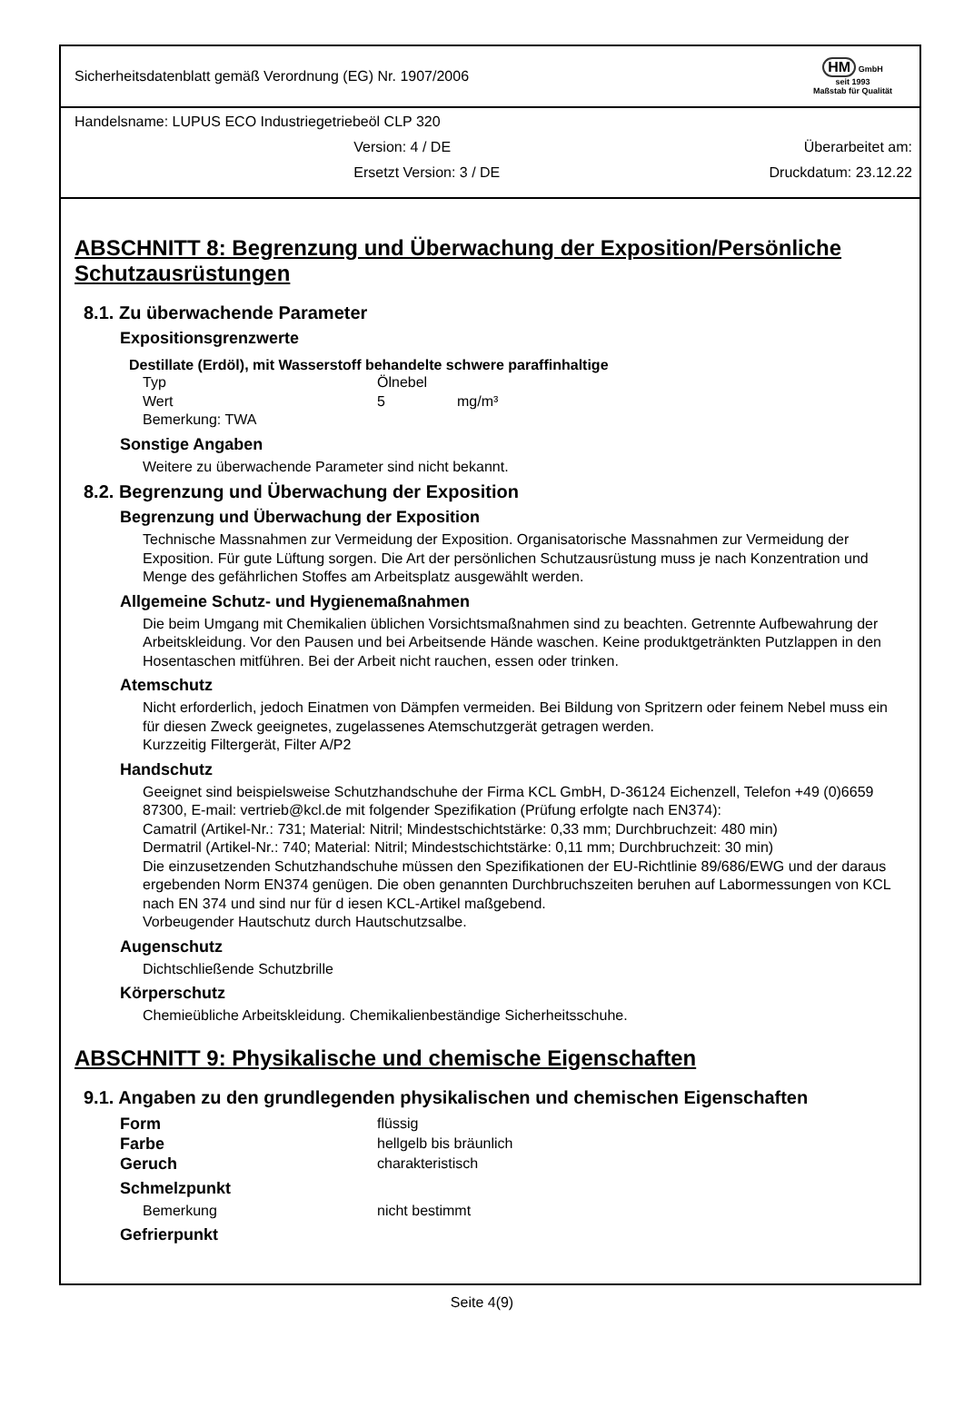Sicherheitsdatenblatt gemäß Verordnung (EG) Nr. 1907/2006
HM GmbH
seit 1993
Maßstab für Qualität
Handelsname: LUPUS ECO Industriegetriebeöl CLP 320
Version: 4 / DE Überarbeitet am:
Ersetzt Version: 3 / DE Druckdatum: 23.12.22
ABSCHNITT 8: Begrenzung und Überwachung der Exposition/Persönliche Schutzausrüstungen
8.1. Zu überwachende Parameter
Expositionsgrenzwerte
Destillate (Erdöl), mit Wasserstoff behandelte schwere paraffinhaltige
Typ Ölnebel
Wert 5 mg/m³
Bemerkung: TWA
Sonstige Angaben
Weitere zu überwachende Parameter sind nicht bekannt.
8.2. Begrenzung und Überwachung der Exposition
Begrenzung und Überwachung der Exposition
Technische Massnahmen zur Vermeidung der Exposition. Organisatorische Massnahmen zur Vermeidung der Exposition. Für gute Lüftung sorgen. Die Art der persönlichen Schutzausrüstung muss je nach Konzentration und Menge des gefährlichen Stoffes am Arbeitsplatz ausgewählt werden.
Allgemeine Schutz- und Hygienemaßnahmen
Die beim Umgang mit Chemikalien üblichen Vorsichtsmaßnahmen sind zu beachten. Getrennte Aufbewahrung der Arbeitskleidung. Vor den Pausen und bei Arbeitsende Hände waschen. Keine produktgetränkten Putzlappen in den Hosentaschen mitführen. Bei der Arbeit nicht rauchen, essen oder trinken.
Atemschutz
Nicht erforderlich, jedoch Einatmen von Dämpfen vermeiden. Bei Bildung von Spritzern oder feinem Nebel muss ein für diesen Zweck geeignetes, zugelassenes Atemschutzgerät getragen werden.
Kurzzeitig Filtergerät, Filter A/P2
Handschutz
Geeignet sind beispielsweise Schutzhandschuhe der Firma KCL GmbH, D-36124 Eichenzell, Telefon +49 (0)6659 87300, E-mail: vertrieb@kcl.de mit folgender Spezifikation (Prüfung erfolgte nach EN374):
Camatril (Artikel-Nr.: 731; Material: Nitril; Mindestschichtstärke: 0,33 mm; Durchbruchzeit: 480 min)
Dermatril (Artikel-Nr.: 740; Material: Nitril; Mindestschichtstärke: 0,11 mm; Durchbruchzeit: 30 min)
Die einzusetzenden Schutzhandschuhe müssen den Spezifikationen der EU-Richtlinie 89/686/EWG und der daraus ergebenden Norm EN374 genügen. Die oben genannten Durchbruchszeiten beruhen auf Labormessungen von KCL nach EN 374 und sind nur für d iesen KCL-Artikel maßgebend.
Vorbeugender Hautschutz durch Hautschutzsalbe.
Augenschutz
Dichtschließende Schutzbrille
Körperschutz
Chemieübliche Arbeitskleidung. Chemikalienbeständige Sicherheitsschuhe.
ABSCHNITT 9: Physikalische und chemische Eigenschaften
9.1. Angaben zu den grundlegenden physikalischen und chemischen Eigenschaften
Form flüssig
Farbe hellgelb bis bräunlich
Geruch charakteristisch
Schmelzpunkt
Bemerkung nicht bestimmt
Gefrierpunkt
Seite 4(9)